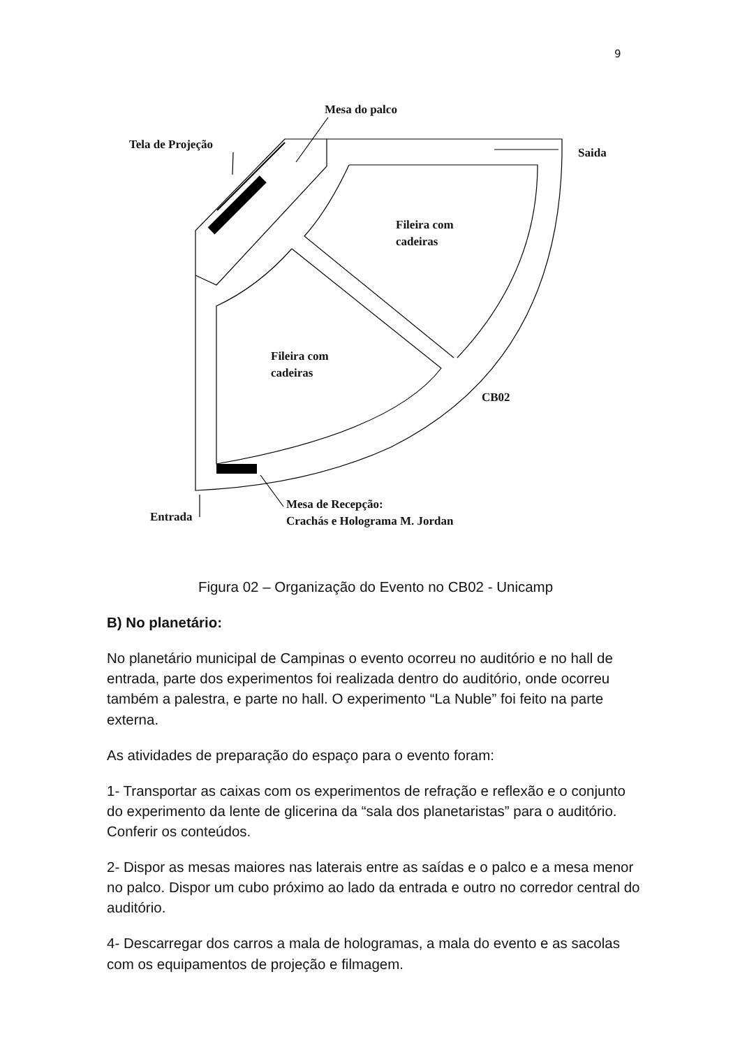9
Mesa do palco
Tela de Projeção
Saida
Fileira com
cadeiras
Fileira com
cadeiras
CB02
Entrada
Mesa de Recepção:
Crachás e Holograma M. Jordan
Figura 02 – Organização do Evento no CB02 - Unicamp
B) No planetário:
No planetário municipal de Campinas o evento ocorreu no auditório e no hall de entrada, parte dos experimentos foi realizada dentro do auditório, onde ocorreu também a palestra, e parte no hall. O experimento “La Nuble” foi feito na parte externa.
As atividades de preparação do espaço para o evento foram:
1- Transportar as caixas com os experimentos de refração e reflexão e o conjunto do experimento da lente de glicerina da “sala dos planetaristas” para o auditório. Conferir os conteúdos.
2- Dispor as mesas maiores nas laterais entre as saídas e o palco e a mesa menor no palco. Dispor um cubo próximo ao lado da entrada e outro no corredor central do auditório.
4- Descarregar dos carros a mala de hologramas, a mala do evento e as sacolas com os equipamentos de projeção e filmagem.